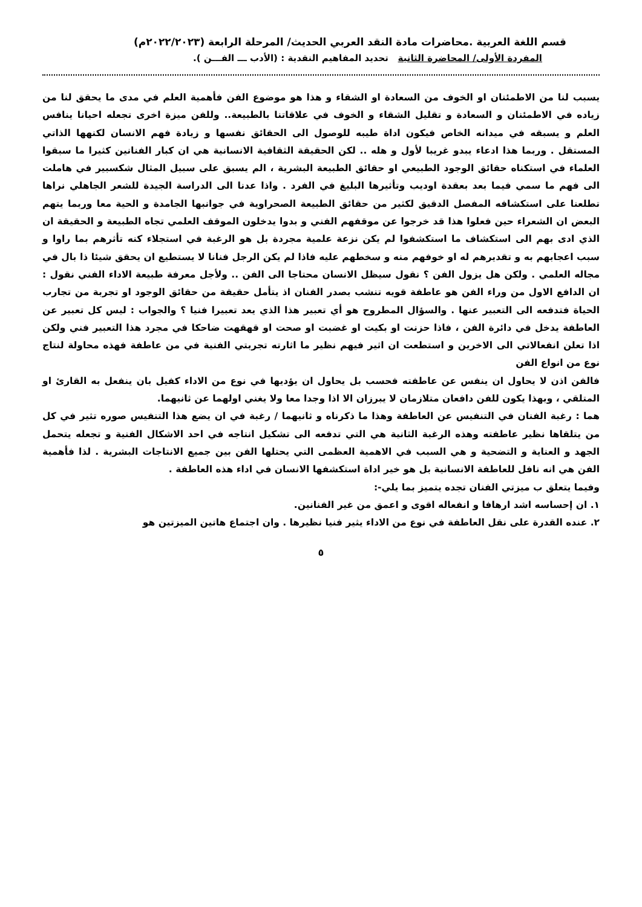قسم اللغة العربية .محاضرات مادة النقد العربي الحديث/ المرحلة الرابعة (٢٠٢٢/٢٠٢٣م)
المفردة الأولى/ المحاضرة الثانية تحديد المفاهيم النقدية : (الأدب ـــ الفـــن ).
يسبب لنا من الاطمئنان او الخوف من السعادة او الشقاء و هذا هو موضوع الفن فأهمية العلم في مدى ما يحقق لنا من زياده في الاطمئنان و السعادة و تقليل الشقاء و الخوف في علاقاتنا بالطبيعة.. وللفن ميزة اخرى تجعله احيانا ينافس العلم و يسبقه في ميدانه الخاص فيكون اداة طيبه للوصول الى الحقائق نفسها و زيادة فهم الانسان لكنهها الذاتي المستقل . وربما هذا ادعاء يبدو غريبا لأول و هله .. لكن الحقيقة الثقافية الانسانية هي ان كبار الفنانين كثيرا ما سبقوا العلماء في استكناه حقائق الوجود الطبيعي او حقائق الطبيعة البشرية ، الم يسبق على سبيل المثال شكسبير في هاملت الى فهم ما سمي فيما بعد بعقدة اوديب وتأثيرها البليغ في الفرد . واذا عدنا الى الدراسة الجيدة للشعر الجاهلي نراها تطلعنا على استكشافه المفصل الدقيق لكثير من حقائق الطبيعة الصحراوية في جوانبها الجامدة و الحية معا وربما يتهم البعض ان الشعراء حين فعلوا هذا قد خرجوا عن موقفهم الفني و بدوا يدخلون الموقف العلمي تجاه الطبيعة و الحقيقة ان الذي ادى بهم الى استكشاف ما استكشفوا لم يكن نزعة علمية مجردة بل هو الرغبة في استجلاء كنه تأثرهم بما راوا و سبب اعجابهم به و تقديرهم له او خوفهم منه و سخطهم عليه فاذا لم يكن الرجل فنانا لا يستطيع ان يحقق شيئا ذا بال في مجاله العلمي . ولكن هل يزول الفن ؟ نقول سيظل الانسان محتاجا الى الفن .. ولأجل معرفة طبيعة الاداء الفني نقول : ان الدافع الاول من وراء الفن هو عاطفة قويه تنشب بصدر الفنان اذ يتأمل حقيقة من حقائق الوجود او تجربة من تجارب الحياة فتدفعه الى التعبير عنها . والسؤال المطروح هو أي تعبير هذا الذي يعد تعبيرا فنيا ؟ والجواب : ليس كل تعبير عن العاطفة يدخل في دائرة الفن ، فاذا حزنت او بكيت او غضبت او صحت او قهقهت ضاحكا في مجرد هذا التعبير فني ولكن اذا تعلن انفعالاتي الى الاخرين و استطعت ان اثير فيهم نظير ما اثارته تجربتي الفنية في من عاطفة فهذه محاولة لنتاج نوع من انواع الفن
فالفن اذن لا يحاول ان ينفس عن عاطفته فحسب بل يحاول ان يؤديها في نوع من الاداء كفيل بان ينفعل به القارئ او المتلقي ، وبهذا يكون للفن دافعان متلازمان لا يبرزان الا اذا وجدا معا ولا يغني اولهما عن ثانيهما.
هما : رغبة الفنان في التنفيس عن العاطفة وهذا ما ذكرناه و ثانيهما / رغبة في ان يضع هذا التنفيس صوره تثير في كل من يتلقاها نظير عاطفته وهذه الرغبة الثانية هي التي تدفعه الى تشكيل انتاجه في احد الاشكال الفنية و تجعله يتحمل الجهد و العناية و التضحية و هي السبب في الاهمية العظمى التي يحتلها الفن بين جميع الانتاجات البشرية . لذا فأهمية الفن هي انه نافل للعاطفة الانسانية بل هو خير اداة استكشفها الانسان في اداء هذه العاطفة .
وفيما يتعلق ب ميزتي الفنان تجده يتميز بما يلي-:
١. ان إحساسه اشد ارهافا و انفعاله اقوى و اعمق من غير الفنانين.
٢. عنده القدرة على نقل العاطفة في نوع من الاداء يثير فنيا نظيرها . وان اجتماع هاتين الميزتين هو
٥